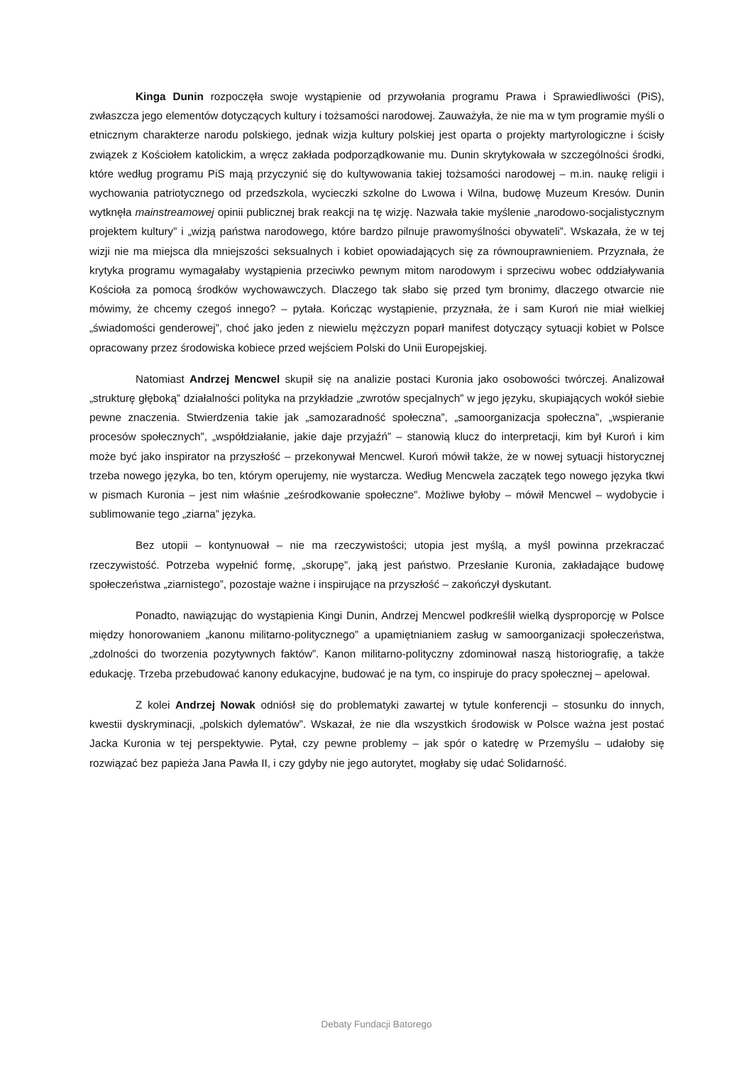Kinga Dunin rozpoczęła swoje wystąpienie od przywołania programu Prawa i Sprawiedliwości (PiS), zwłaszcza jego elementów dotyczących kultury i tożsamości narodowej. Zauważyła, że nie ma w tym programie myśli o etnicznym charakterze narodu polskiego, jednak wizja kultury polskiej jest oparta o projekty martyrologiczne i ścisły związek z Kościołem katolickim, a wręcz zakłada podporządkowanie mu. Dunin skrytykowała w szczególności środki, które według programu PiS mają przyczynić się do kultywowania takiej tożsamości narodowej – m.in. naukę religii i wychowania patriotycznego od przedszkola, wycieczki szkolne do Lwowa i Wilna, budowę Muzeum Kresów. Dunin wytknęła mainstreamowej opinii publicznej brak reakcji na tę wizję. Nazwała takie myślenie „narodowo-socjalistycznym projektem kultury” i „wizją państwa narodowego, które bardzo pilnuje prawomyślności obywateli”. Wskazała, że w tej wizji nie ma miejsca dla mniejszości seksualnych i kobiet opowiadających się za równouprawnieniem. Przyznała, że krytyka programu wymagałaby wystąpienia przeciwko pewnym mitom narodowym i sprzeciwu wobec oddziaływania Kościoła za pomocą środków wychowawczych. Dlaczego tak słabo się przed tym bronimy, dlaczego otwarcie nie mówimy, że chcemy czegoś innego? – pytała. Kończąc wystąpienie, przyznała, że i sam Kuroń nie miał wielkiej „świadomości genderowej”, choć jako jeden z niewielu mężczyzn poparł manifest dotyczący sytuacji kobiet w Polsce opracowany przez środowiska kobiece przed wejściem Polski do Unii Europejskiej.
Natomiast Andrzej Mencwel skupił się na analizie postaci Kuronia jako osobowości twórczej. Analizował „strukturę głęboką” działalności polityka na przykładzie „zwrotów specjalnych” w jego języku, skupiających wokół siebie pewne znaczenia. Stwierdzenia takie jak „samozaradność społeczna”, „samoorganizacja społeczna”, „wspieranie procesów społecznych”, „współdziałanie, jakie daje przyjaźń” – stanowią klucz do interpretacji, kim był Kuroń i kim może być jako inspirator na przyszłość – przekonywał Mencwel. Kuroń mówił także, że w nowej sytuacji historycznej trzeba nowego języka, bo ten, którym operujemy, nie wystarcza. Według Mencwela zaczątek tego nowego języka tkwi w pismach Kuronia – jest nim właśnie „ześrodkowanie społeczne”. Możliwe byłoby – mówił Mencwel – wydobycie i sublimowanie tego „ziarna” języka.
Bez utopii – kontynuował – nie ma rzeczywistości; utopia jest myślą, a myśl powinna przekraczać rzeczywistość. Potrzeba wypełnić formę, „skorupę”, jaką jest państwo. Przesłanie Kuronia, zakładające budowę społeczeństwa „ziarnistego”, pozostaje ważne i inspirujące na przyszłość – zakończył dyskutant.
Ponadto, nawiązując do wystąpienia Kingi Dunin, Andrzej Mencwel podkreślił wielką dysproporcję w Polsce między honorowaniem „kanonu militarno-politycznego” a upamiętnianiem zasług w samoorganizacji społeczeństwa, „zdolności do tworzenia pozytywnych faktów”. Kanon militarno-polityczny zdominował naszą historiografię, a także edukację. Trzeba przebudować kanony edukacyjne, budować je na tym, co inspiruje do pracy społecznej – apelował.
Z kolei Andrzej Nowak odniósł się do problematyki zawartej w tytule konferencji – stosunku do innych, kwestii dyskryminacji, „polskich dylematów”. Wskazał, że nie dla wszystkich środowisk w Polsce ważna jest postać Jacka Kuronia w tej perspektywie. Pytał, czy pewne problemy – jak spór o katedrę w Przemyślu – udałoby się rozwiązać bez papieża Jana Pawła II, i czy gdyby nie jego autorytet, mogłaby się udać Solidarność.
Debaty Fundacji Batorego